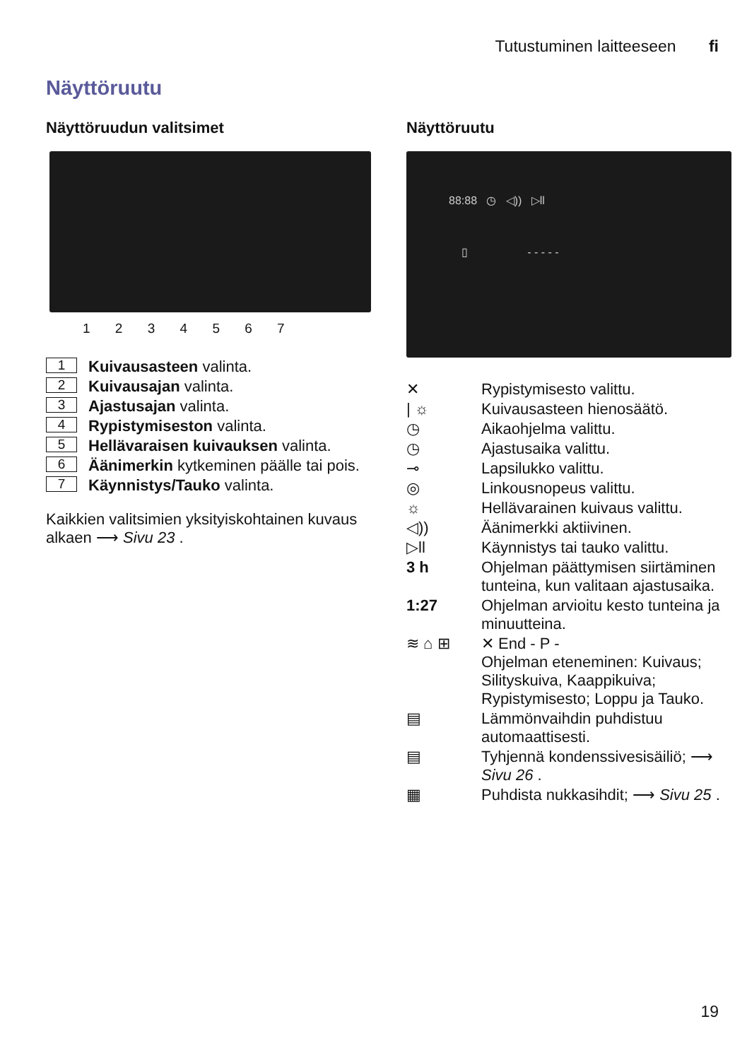Tutustuminen laitteeseen fi
Näyttöruutu
Näyttöruudun valitsimet
1 2 3 4 5 6 7
1 Kuivausasteen valinta.
2 Kuivausajan valinta.
3 Ajastusajan valinta.
4 Rypistymiseston valinta.
5 Hellävaraisen kuivauksen valinta.
6 Äänimerkin kytkeminen päälle tai pois.
7 Käynnistys/Tauko valinta.
Kaikkien valitsimien yksityiskohtainen kuvaus alkaen ⟶ Sivu 23 .
Näyttöruutu
88:88 ◷ ◁)) ▷ll
▯ - - - - -
✕ Rypistymisesto valittu.
| ☼ Kuivausasteen hienosäätö.
◷ Aikaohjelma valittu.
◷ Ajastusaika valittu.
⊸ Lapsilukko valittu.
◎ Linkousnopeus valittu.
☼ Hellävarainen kuivaus valittu.
◁)) Äänimerkki aktiivinen.
▷ll Käynnistys tai tauko valittu.
3 h Ohjelman päättymisen siirtäminen tunteina, kun valitaan ajastusaika.
1:27 Ohjelman arvioitu kesto tunteina ja minuutteina.
≋ ⌂ ⊞ ✕ End - P -
Ohjelman eteneminen: Kuivaus; Silityskuiva, Kaappikuiva; Rypistymisesto; Loppu ja Tauko.
▤ Lämmönvaihdin puhdistuu automaattisesti.
▤ Tyhjennä kondenssivesisäiliö; ⟶ Sivu 26 .
▦ Puhdista nukkasihdit; ⟶ Sivu 25 .
19